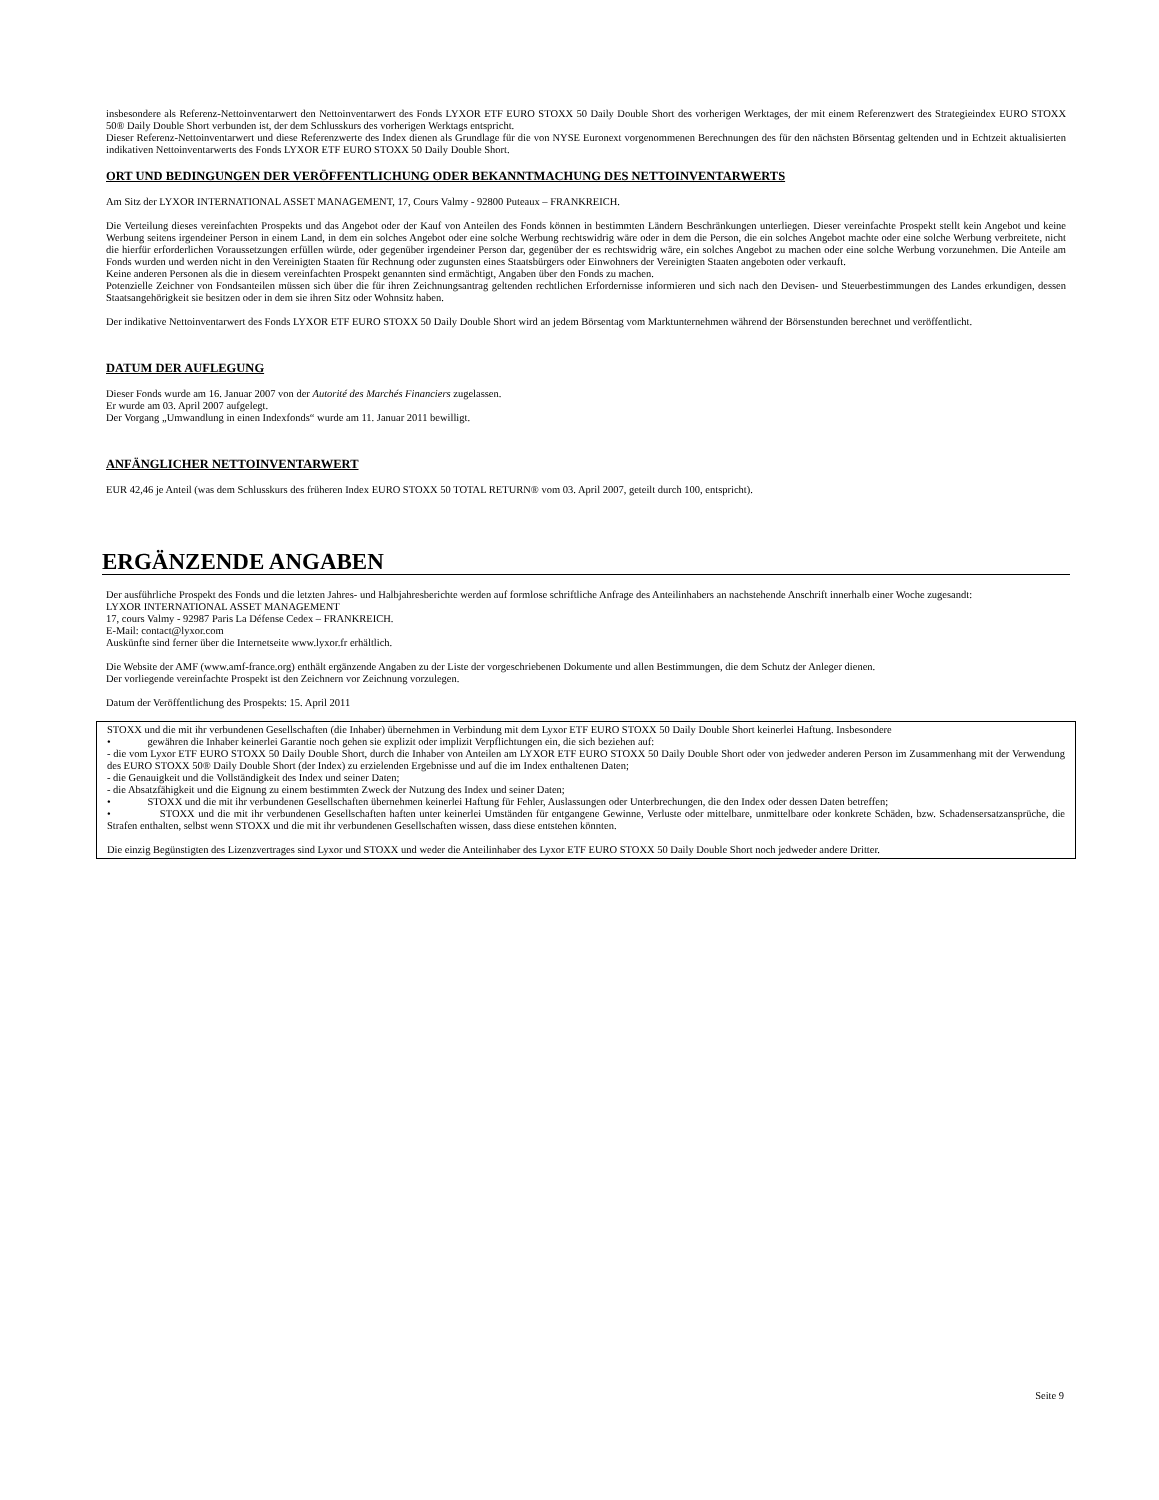insbesondere als Referenz-Nettoinventarwert den Nettoinventarwert des Fonds LYXOR ETF EURO STOXX 50 Daily Double Short des vorherigen Werktages, der mit einem Referenzwert des Strategieindex EURO STOXX 50® Daily Double Short verbunden ist, der dem Schlusskurs des vorherigen Werktags entspricht.
Dieser Referenz-Nettoinventarwert und diese Referenzwerte des Index dienen als Grundlage für die von NYSE Euronext vorgenommenen Berechnungen des für den nächsten Börsentag geltenden und in Echtzeit aktualisierten indikativen Nettoinventarwerts des Fonds LYXOR ETF EURO STOXX 50 Daily Double Short.
ORT UND BEDINGUNGEN DER VERÖFFENTLICHUNG ODER BEKANNTMACHUNG DES NETTOINVENTARWERTS
Am Sitz der LYXOR INTERNATIONAL ASSET MANAGEMENT, 17, Cours Valmy - 92800 Puteaux – FRANKREICH.
Die Verteilung dieses vereinfachten Prospekts und das Angebot oder der Kauf von Anteilen des Fonds können in bestimmten Ländern Beschränkungen unterliegen. Dieser vereinfachte Prospekt stellt kein Angebot und keine Werbung seitens irgendeiner Person in einem Land, in dem ein solches Angebot oder eine solche Werbung rechtswidrig wäre oder in dem die Person, die ein solches Angebot machte oder eine solche Werbung verbreitete, nicht die hierfür erforderlichen Voraussetzungen erfüllen würde, oder gegenüber irgendeiner Person dar, gegenüber der es rechtswidrig wäre, ein solches Angebot zu machen oder eine solche Werbung vorzunehmen. Die Anteile am Fonds wurden und werden nicht in den Vereinigten Staaten für Rechnung oder zugunsten eines Staatsbürgers oder Einwohners der Vereinigten Staaten angeboten oder verkauft.
Keine anderen Personen als die in diesem vereinfachten Prospekt genannten sind ermächtigt, Angaben über den Fonds zu machen.
Potenzielle Zeichner von Fondsanteilen müssen sich über die für ihren Zeichnungsantrag geltenden rechtlichen Erfordernisse informieren und sich nach den Devisen- und Steuerbestimmungen des Landes erkundigen, dessen Staatsangehörigkeit sie besitzen oder in dem sie ihren Sitz oder Wohnsitz haben.
Der indikative Nettoinventarwert des Fonds LYXOR ETF EURO STOXX 50 Daily Double Short wird an jedem Börsentag vom Marktunternehmen während der Börsenstunden berechnet und veröffentlicht.
DATUM DER AUFLEGUNG
Dieser Fonds wurde am 16. Januar 2007 von der Autorité des Marchés Financiers zugelassen.
Er wurde am 03. April 2007 aufgelegt.
Der Vorgang „Umwandlung in einen Indexfonds“ wurde am 11. Januar 2011 bewilligt.
ANFÄNGLICHER NETTOINVENTARWERT
EUR 42,46 je Anteil (was dem Schlusskurs des früheren Index EURO STOXX 50 TOTAL RETURN® vom 03. April 2007, geteilt durch 100, entspricht).
ERGÄNZENDE ANGABEN
Der ausführliche Prospekt des Fonds und die letzten Jahres- und Halbjahresberichte werden auf formlose schriftliche Anfrage des Anteilinhabers an nachstehende Anschrift innerhalb einer Woche zugesandt:
LYXOR INTERNATIONAL ASSET MANAGEMENT
17, cours Valmy - 92987 Paris La Défense Cedex – FRANKREICH.
E-Mail: contact@lyxor.com
Auskünfte sind ferner über die Internetseite www.lyxor.fr erhältlich.
Die Website der AMF (www.amf-france.org) enthält ergänzende Angaben zu der Liste der vorgeschriebenen Dokumente und allen Bestimmungen, die dem Schutz der Anleger dienen.
Der vorliegende vereinfachte Prospekt ist den Zeichnern vor Zeichnung vorzulegen.
Datum der Veröffentlichung des Prospekts: 15. April 2011
STOXX und die mit ihr verbundenen Gesellschaften (die Inhaber) übernehmen in Verbindung mit dem Lyxor ETF EURO STOXX 50 Daily Double Short keinerlei Haftung. Insbesondere
• gewähren die Inhaber keinerlei Garantie noch gehen sie explizit oder implizit Verpflichtungen ein, die sich beziehen auf:
- die vom Lyxor ETF EURO STOXX 50 Daily Double Short, durch die Inhaber von Anteilen am LYXOR ETF EURO STOXX 50 Daily Double Short oder von jedweder anderen Person im Zusammenhang mit der Verwendung des EURO STOXX 50® Daily Double Short (der Index) zu erzielenden Ergebnisse und auf die im Index enthaltenen Daten;
- die Genauigkeit und die Vollständigkeit des Index und seiner Daten;
- die Absatzfähigkeit und die Eignung zu einem bestimmten Zweck der Nutzung des Index und seiner Daten;
• STOXX und die mit ihr verbundenen Gesellschaften übernehmen keinerlei Haftung für Fehler, Auslassungen oder Unterbrechungen, die den Index oder dessen Daten betreffen;
• STOXX und die mit ihr verbundenen Gesellschaften haften unter keinerlei Umständen für entgangene Gewinne, Verluste oder mittelbare, unmittelbare oder konkrete Schäden, bzw. Schadensersatzansprüche, die Strafen enthalten, selbst wenn STOXX und die mit ihr verbundenen Gesellschaften wissen, dass diese entstehen könnten.
Die einzig Begünstigten des Lizenzvertrages sind Lyxor und STOXX und weder die Anteilinhaber des Lyxor ETF EURO STOXX 50 Daily Double Short noch jedweder andere Dritter.
Seite 9